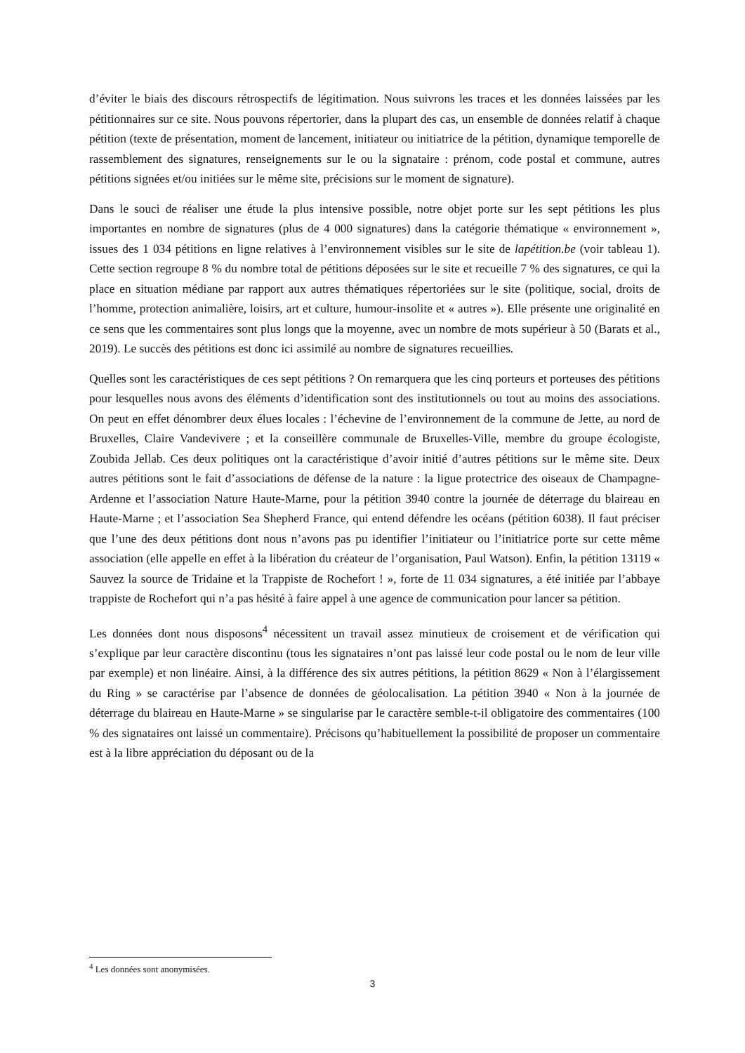d’éviter le biais des discours rétrospectifs de légitimation. Nous suivrons les traces et les données laissées par les pétitionnaires sur ce site. Nous pouvons répertorier, dans la plupart des cas, un ensemble de données relatif à chaque pétition (texte de présentation, moment de lancement, initiateur ou initiatrice de la pétition, dynamique temporelle de rassemblement des signatures, renseignements sur le ou la signataire : prénom, code postal et commune, autres pétitions signées et/ou initiées sur le même site, précisions sur le moment de signature).
Dans le souci de réaliser une étude la plus intensive possible, notre objet porte sur les sept pétitions les plus importantes en nombre de signatures (plus de 4 000 signatures) dans la catégorie thématique « environnement », issues des 1 034 pétitions en ligne relatives à l’environnement visibles sur le site de lapétition.be (voir tableau 1). Cette section regroupe 8 % du nombre total de pétitions déposées sur le site et recueille 7 % des signatures, ce qui la place en situation médiane par rapport aux autres thématiques répertoriées sur le site (politique, social, droits de l’homme, protection animalière, loisirs, art et culture, humour-insolite et « autres »). Elle présente une originalité en ce sens que les commentaires sont plus longs que la moyenne, avec un nombre de mots supérieur à 50 (Barats et al., 2019). Le succès des pétitions est donc ici assimilé au nombre de signatures recueillies.
Quelles sont les caractéristiques de ces sept pétitions ? On remarquera que les cinq porteurs et porteuses des pétitions pour lesquelles nous avons des éléments d’identification sont des institutionnels ou tout au moins des associations. On peut en effet dénombrer deux élues locales : l’échevine de l’environnement de la commune de Jette, au nord de Bruxelles, Claire Vandevivere ; et la conseillère communale de Bruxelles-Ville, membre du groupe écologiste, Zoubida Jellab. Ces deux politiques ont la caractéristique d’avoir initié d’autres pétitions sur le même site. Deux autres pétitions sont le fait d’associations de défense de la nature : la ligue protectrice des oiseaux de Champagne-Ardenne et l’association Nature Haute-Marne, pour la pétition 3940 contre la journée de déterrage du blaireau en Haute-Marne ; et l’association Sea Shepherd France, qui entend défendre les océans (pétition 6038). Il faut préciser que l’une des deux pétitions dont nous n’avons pas pu identifier l’initiateur ou l’initiatrice porte sur cette même association (elle appelle en effet à la libération du créateur de l’organisation, Paul Watson). Enfin, la pétition 13119 « Sauvez la source de Tridaine et la Trappiste de Rochefort ! », forte de 11 034 signatures, a été initiée par l’abbaye trappiste de Rochefort qui n’a pas hésité à faire appel à une agence de communication pour lancer sa pétition.
Les données dont nous disposons<sup>4</sup> nécessitent un travail assez minutieux de croisement et de vérification qui s’explique par leur caractère discontinu (tous les signataires n’ont pas laissé leur code postal ou le nom de leur ville par exemple) et non linéaire. Ainsi, à la différence des six autres pétitions, la pétition 8629 « Non à l’élargissement du Ring » se caractérise par l’absence de données de géolocalisation. La pétition 3940 « Non à la journée de déterrage du blaireau en Haute-Marne » se singularise par le caractère semble-t-il obligatoire des commentaires (100 % des signataires ont laissé un commentaire). Précisons qu’habituellement la possibilité de proposer un commentaire est à la libre appréciation du déposant ou de la
<sup>4</sup> Les données sont anonymisées.
3